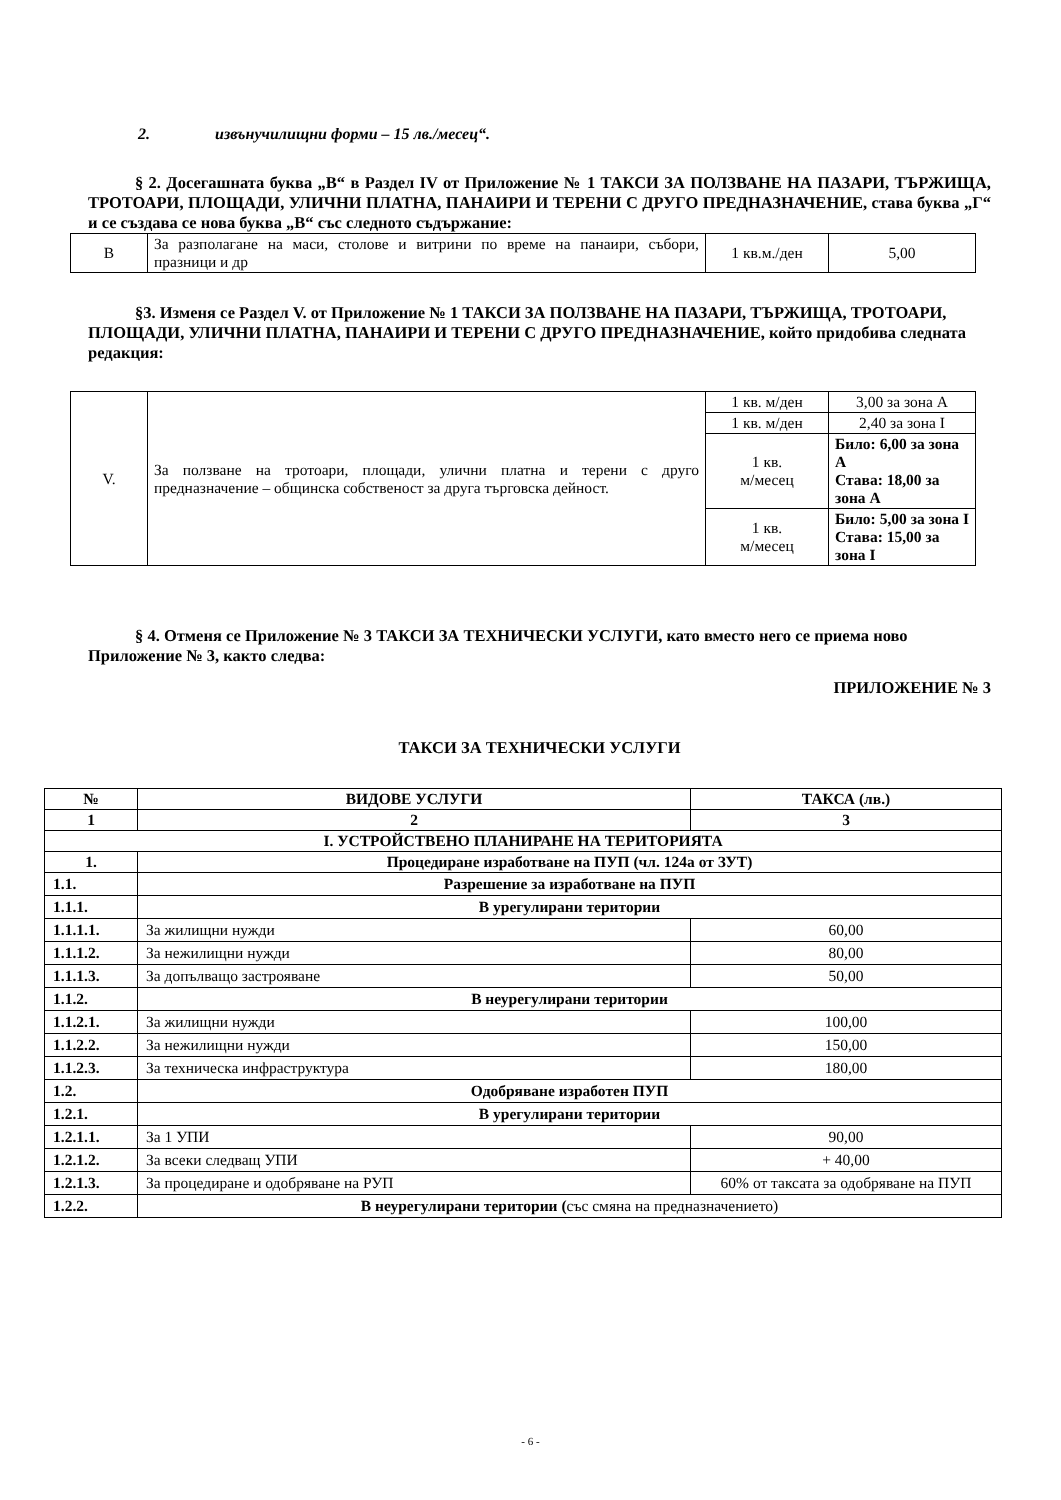2. извънучилищни форми – 15 лв./месец“.
§ 2. Досегашната буква „В“ в Раздел IV от Приложение № 1 ТАКСИ ЗА ПОЛЗВАНЕ НА ПАЗАРИ, ТЪРЖИЩА, ТРОТОАРИ, ПЛОЩАДИ, УЛИЧНИ ПЛАТНА, ПАНАИРИ И ТЕРЕНИ С ДРУГО ПРЕДНАЗНАЧЕНИЕ, става буква „Г“ и се създава се нова буква „В“ със следното съдържание:
| В | За разполагане на маси, столове и витрини по време на панаири, събори, празници и др | 1 кв.м./ден | 5,00 |
§3. Изменя се Раздел V. от Приложение № 1 ТАКСИ ЗА ПОЛЗВАНЕ НА ПАЗАРИ, ТЪРЖИЩА, ТРОТОАРИ, ПЛОЩАДИ, УЛИЧНИ ПЛАТНА, ПАНАИРИ И ТЕРЕНИ С ДРУГО ПРЕДНАЗНАЧЕНИЕ, който придобива следната редакция:
| V. | За ползване на тротоари, площади, улични платна и терени с друго предназначение – общинска собственост за друга търговска дейност. | 1 кв. м/ден | 3,00 за зона А |
| | | 1 кв. м/ден | 2,40 за зона I |
| | | 1 кв. м/месец | Било: 6,00 за зона А Става: 18,00 за зона А |
| | | 1 кв. м/месец | Било: 5,00 за зона I Става: 15,00 за зона I |
§ 4. Отменя се Приложение № 3 ТАКСИ ЗА ТЕХНИЧЕСКИ УСЛУГИ, като вместо него се приема ново Приложение № 3, както следва:
ПРИЛОЖЕНИЕ № 3
ТАКСИ ЗА ТЕХНИЧЕСКИ УСЛУГИ
| № | ВИДОВЕ УСЛУГИ | ТАКСА (лв.) |
| --- | --- | --- |
| 1 | 2 | 3 |
| I. УСТРОЙСТВЕНО ПЛАНИРАНЕ НА ТЕРИТОРИЯТА | | |
| 1. | Процедиране изработване на ПУП (чл. 124а от ЗУТ) | |
| 1.1. | Разрешение за изработване на ПУП | |
| 1.1.1. | В урегулирани територии | |
| 1.1.1.1. | За жилищни нужди | 60,00 |
| 1.1.1.2. | За нежилищни нужди | 80,00 |
| 1.1.1.3. | За допълващо застрояване | 50,00 |
| 1.1.2. | В неурегулирани територии | |
| 1.1.2.1. | За жилищни нужди | 100,00 |
| 1.1.2.2. | За нежилищни нужди | 150,00 |
| 1.1.2.3. | За техническа инфраструктура | 180,00 |
| 1.2. | Одобряване изработен ПУП | |
| 1.2.1. | В урегулирани територии | |
| 1.2.1.1. | За 1 УПИ | 90,00 |
| 1.2.1.2. | За всеки следващ УПИ | + 40,00 |
| 1.2.1.3. | За процедиране и одобряване на РУП | 60% от таксата за одобряване на ПУП |
| 1.2.2. | В неурегулирани територии ( със смяна на предназначението) | |
- 6 -